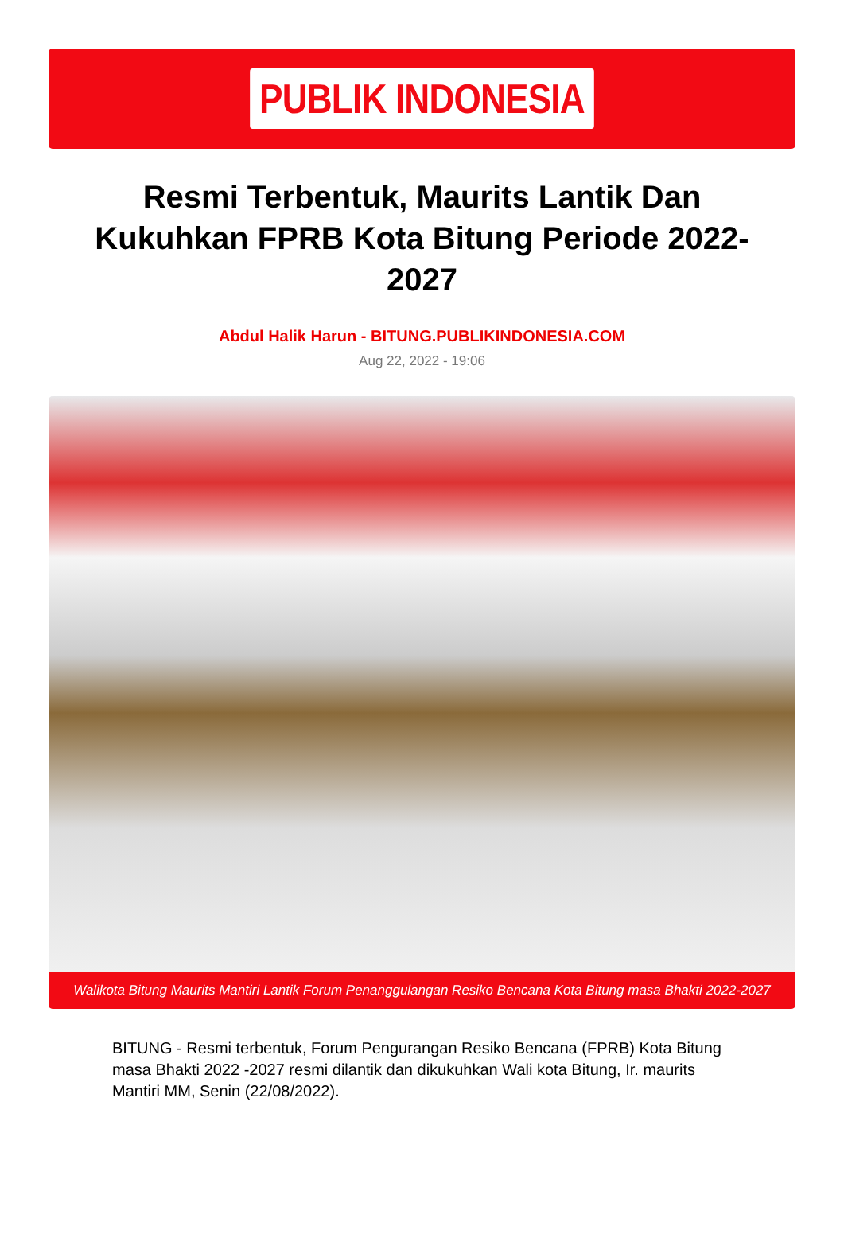PUBLIK INDONESIA
Resmi Terbentuk, Maurits Lantik Dan Kukuhkan FPRB Kota Bitung Periode 2022-2027
Abdul Halik Harun - BITUNG.PUBLIKINDONESIA.COM
Aug 22, 2022 - 19:06
Walikota Bitung Maurits Mantiri Lantik Forum Penanggulangan Resiko Bencana Kota Bitung masa Bhakti 2022-2027
BITUNG - Resmi terbentuk, Forum Pengurangan Resiko Bencana (FPRB) Kota Bitung masa Bhakti 2022 -2027 resmi dilantik dan dikukuhkan Wali kota Bitung, Ir. maurits Mantiri MM, Senin (22/08/2022).